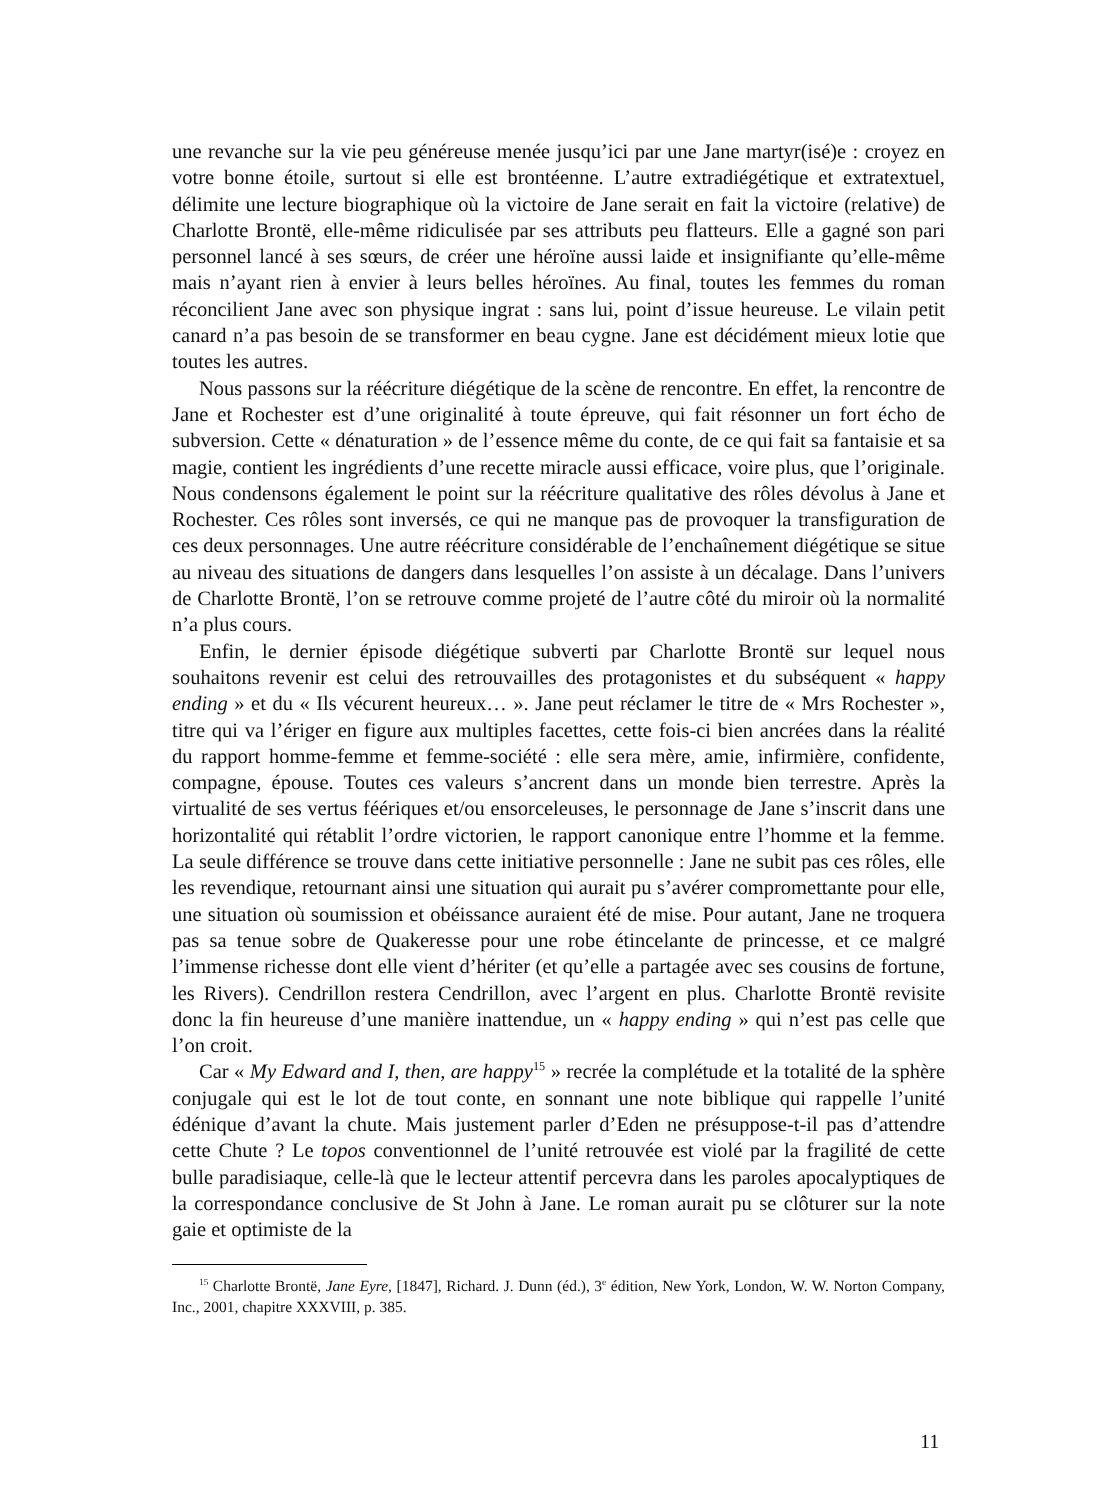une revanche sur la vie peu généreuse menée jusqu’ici par une Jane martyr(isé)e : croyez en votre bonne étoile, surtout si elle est brontéenne. L’autre extradiégétique et extratextuel, délimite une lecture biographique où la victoire de Jane serait en fait la victoire (relative) de Charlotte Brontë, elle-même ridiculisée par ses attributs peu flatteurs. Elle a gagné son pari personnel lancé à ses sœurs, de créer une héroïne aussi laide et insignifiante qu’elle-même mais n’ayant rien à envier à leurs belles héroïnes. Au final, toutes les femmes du roman réconcilient Jane avec son physique ingrat : sans lui, point d’issue heureuse. Le vilain petit canard n’a pas besoin de se transformer en beau cygne. Jane est décidément mieux lotie que toutes les autres.
Nous passons sur la réécriture diégétique de la scène de rencontre. En effet, la rencontre de Jane et Rochester est d’une originalité à toute épreuve, qui fait résonner un fort écho de subversion. Cette « dénaturation » de l’essence même du conte, de ce qui fait sa fantaisie et sa magie, contient les ingrédients d’une recette miracle aussi efficace, voire plus, que l’originale. Nous condensons également le point sur la réécriture qualitative des rôles dévolus à Jane et Rochester. Ces rôles sont inversés, ce qui ne manque pas de provoquer la transfiguration de ces deux personnages. Une autre réécriture considérable de l’enchaînement diégétique se situe au niveau des situations de dangers dans lesquelles l’on assiste à un décalage. Dans l’univers de Charlotte Brontë, l’on se retrouve comme projeté de l’autre côté du miroir où la normalité n’a plus cours.
Enfin, le dernier épisode diégétique subverti par Charlotte Brontë sur lequel nous souhaitons revenir est celui des retrouvailles des protagonistes et du subséquent « happy ending » et du « Ils vécurent heureux… ». Jane peut réclamer le titre de « Mrs Rochester », titre qui va l’ériger en figure aux multiples facettes, cette fois-ci bien ancrées dans la réalité du rapport homme-femme et femme-société : elle sera mère, amie, infirmière, confidente, compagne, épouse. Toutes ces valeurs s’ancrent dans un monde bien terrestre. Après la virtualité de ses vertus féériques et/ou ensorceleuses, le personnage de Jane s’inscrit dans une horizontalité qui rétablit l’ordre victorien, le rapport canonique entre l’homme et la femme. La seule différence se trouve dans cette initiative personnelle : Jane ne subit pas ces rôles, elle les revendique, retournant ainsi une situation qui aurait pu s’avérer compromettante pour elle, une situation où soumission et obéissance auraient été de mise. Pour autant, Jane ne troquera pas sa tenue sobre de Quakeresse pour une robe étincelante de princesse, et ce malgré l’immense richesse dont elle vient d’hériter (et qu’elle a partagée avec ses cousins de fortune, les Rivers). Cendrillon restera Cendrillon, avec l’argent en plus. Charlotte Brontë revisite donc la fin heureuse d’une manière inattendue, un « happy ending » qui n’est pas celle que l’on croit.
Car « My Edward and I, then, are happy<sup>15</sup> » recrée la complétude et la totalité de la sphère conjugale qui est le lot de tout conte, en sonnant une note biblique qui rappelle l’unité édénique d’avant la chute. Mais justement parler d’Eden ne présuppose-t-il pas d’attendre cette Chute ? Le topos conventionnel de l’unité retrouvée est violé par la fragilité de cette bulle paradisiaque, celle-là que le lecteur attentif percevra dans les paroles apocalyptiques de la correspondance conclusive de St John à Jane. Le roman aurait pu se clôturer sur la note gaie et optimiste de la
<sup>15</sup> Charlotte Brontë, Jane Eyre, [1847], Richard. J. Dunn (éd.), 3<sup>e</sup> édition, New York, London, W. W. Norton Company, Inc., 2001, chapitre XXXVIII, p. 385.
11